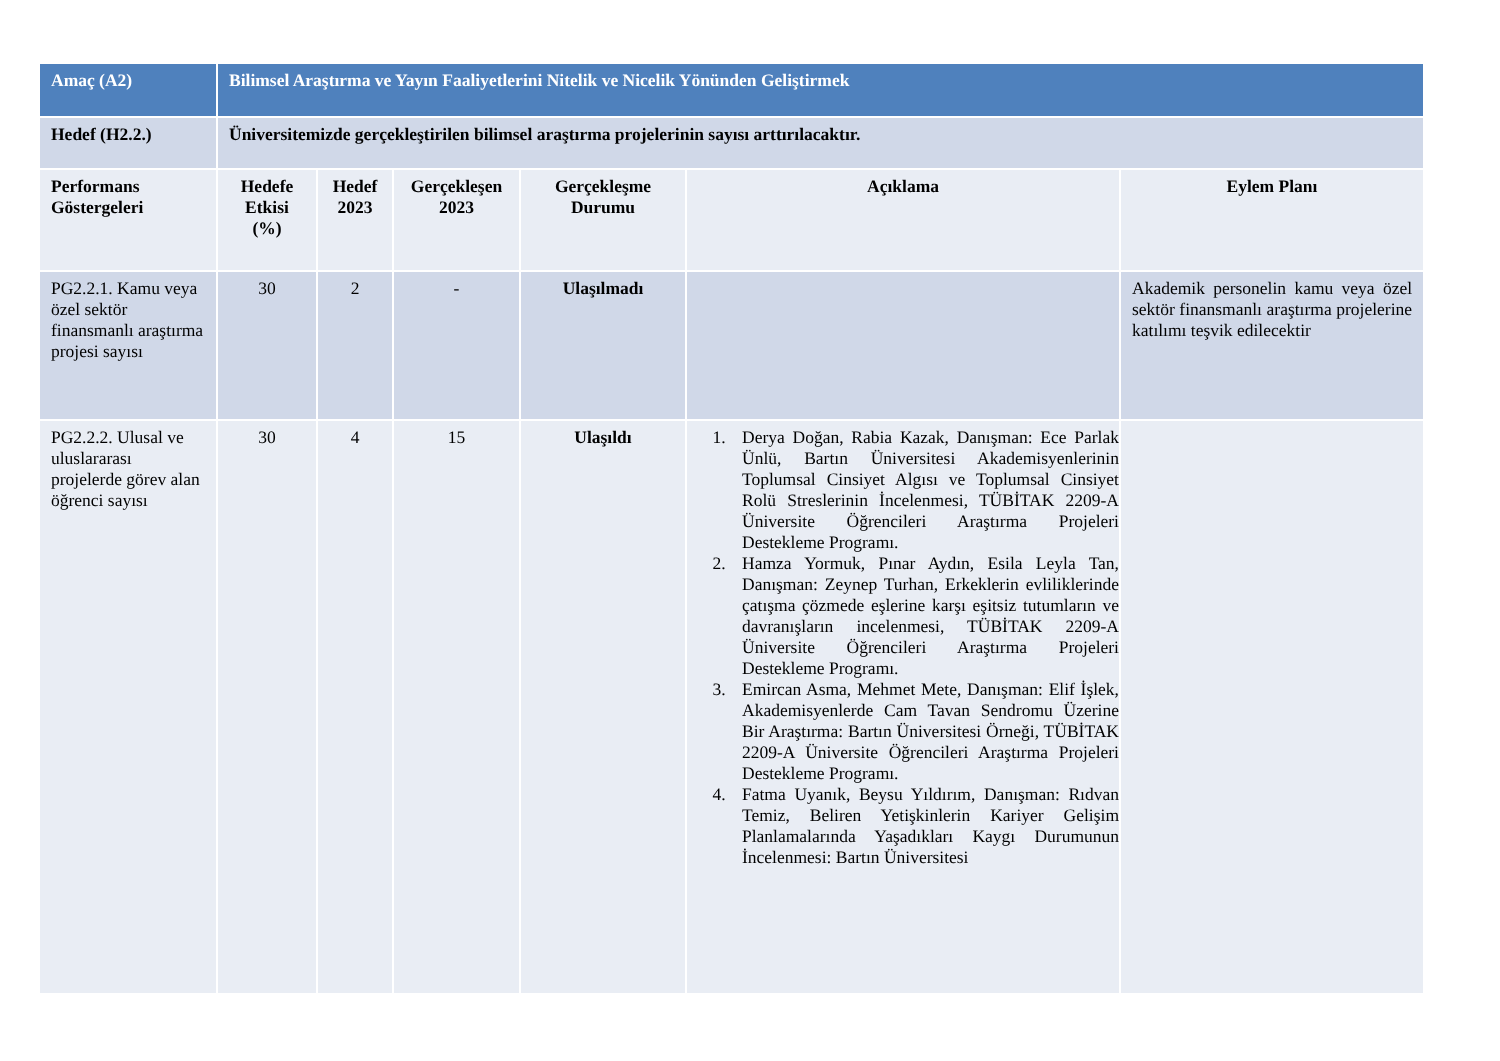| Amaç (A2) | Bilimsel Araştırma ve Yayın Faaliyetlerini Nitelik ve Nicelik Yönünden Geliştirmek | | | | | |
| Hedef (H2.2.) | Üniversitemizde gerçekleştirilen bilimsel araştırma projelerinin sayısı arttırılacaktır. | | | | | |
| Performans Göstergeleri | Hedefe Etkisi (%) | Hedef 2023 | Gerçekleşen 2023 | Gerçekleşme Durumu | Açıklama | Eylem Planı |
| PG2.2.1. Kamu veya özel sektör finansmanlı araştırma projesi sayısı | 30 | 2 | - | Ulaşılmadı | | Akademik personelin kamu veya özel sektör finansmanlı araştırma projelerine katılımı teşvik edilecektir |
| PG2.2.2. Ulusal ve uluslararası projelerde görev alan öğrenci sayısı | 30 | 4 | 15 | Ulaşıldı | 1. Derya Doğan, Rabia Kazak, Danışman: Ece Parlak Ünlü, Bartın Üniversitesi Akademisyenlerinin Toplumsal Cinsiyet Algısı ve Toplumsal Cinsiyet Rolü Streslerinin İncelenmesi, TÜBİTAK 2209-A Üniversite Öğrencileri Araştırma Projeleri Destekleme Programı. 2. Hamza Yormuk, Pınar Aydın, Esila Leyla Tan, Danışman: Zeynep Turhan, Erkeklerin evliliklerinde çatışma çözmede eşlerine karşı eşitsiz tutumların ve davranışların incelenmesi, TÜBİTAK 2209-A Üniversite Öğrencileri Araştırma Projeleri Destekleme Programı. 3. Emircan Asma, Mehmet Mete, Danışman: Elif İşlek, Akademisyenlerde Cam Tavan Sendromu Üzerine Bir Araştırma: Bartın Üniversitesi Örneği, TÜBİTAK 2209-A Üniversite Öğrencileri Araştırma Projeleri Destekleme Programı. 4. Fatma Uyanık, Beysu Yıldırım, Danışman: Rıdvan Temiz, Beliren Yetişkinlerin Kariyer Gelişim Planlamalarında Yaşadıkları Kaygı Durumunun İncelenmesi: Bartın Üniversitesi | |